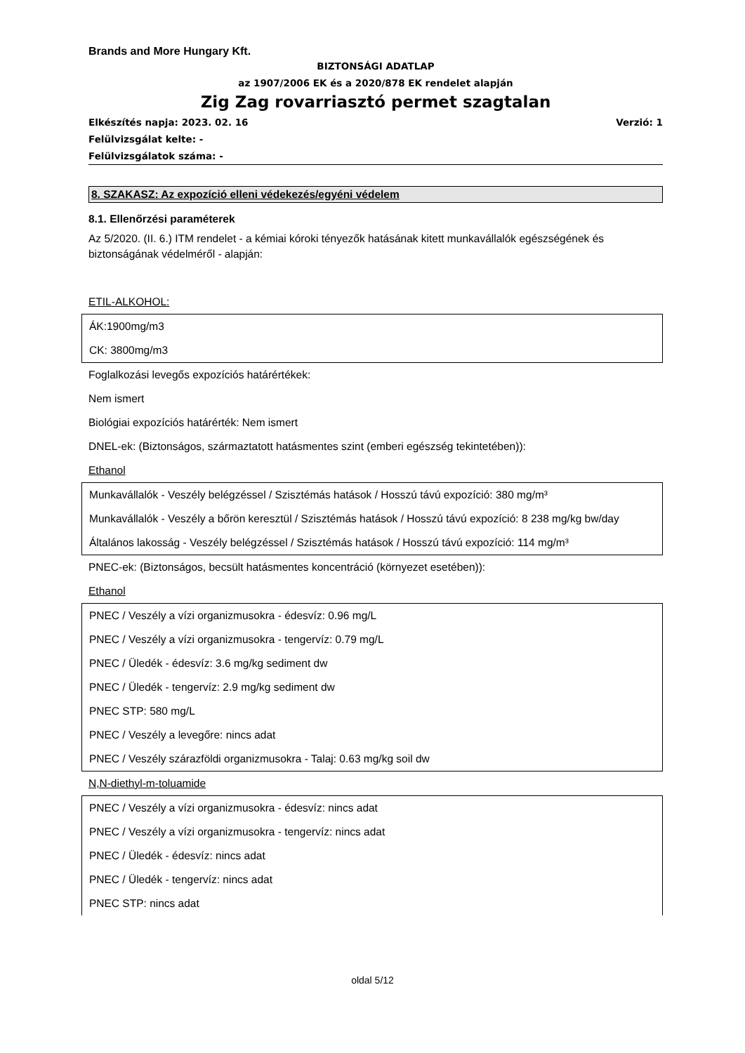Brands and More Hungary Kft.
BIZTONSÁGI ADATLAP
az 1907/2006 EK és a 2020/878 EK rendelet alapján
Zig Zag rovarriasztó permet szagtalan
Elkészítés napja: 2023. 02. 16 Verzió: 1
Felülvizsgálat kelte: -
Felülvizsgálatok száma: -
8. SZAKASZ: Az expozíció elleni védekezés/egyéni védelem
8.1. Ellenőrzési paraméterek
Az 5/2020. (II. 6.) ITM rendelet - a kémiai kóroki tényezők hatásának kitett munkavállalók egészségének és biztonságának védelméről - alapján:
ETIL-ALKOHOL:
ÁK:1900mg/m3
CK: 3800mg/m3
Foglalkozási levegős expozíciós határértékek:
Nem ismert
Biológiai expozíciós határérték: Nem ismert
DNEL-ek: (Biztonságos, származtatott hatásmentes szint (emberi egészség tekintetében)):
Ethanol
Munkavállalók - Veszély belégzéssel / Szisztémás hatások / Hosszú távú expozíció: 380 mg/m³
Munkavállalók - Veszély a bőrön keresztül / Szisztémás hatások / Hosszú távú expozíció: 8 238 mg/kg bw/day
Általános lakosság - Veszély belégzéssel / Szisztémás hatások / Hosszú távú expozíció: 114 mg/m³
PNEC-ek: (Biztonságos, becsült hatásmentes koncentráció (környezet esetében)):
Ethanol
PNEC / Veszély a vízi organizmusokra - édesvíz: 0.96 mg/L
PNEC / Veszély a vízi organizmusokra - tengervíz: 0.79 mg/L
PNEC / Üledék - édesvíz: 3.6 mg/kg sediment dw
PNEC / Üledék - tengervíz: 2.9 mg/kg sediment dw
PNEC STP: 580 mg/L
PNEC / Veszély a levegőre: nincs adat
PNEC / Veszély szárazföldi organizmusokra - Talaj: 0.63 mg/kg soil dw
N,N-diethyl-m-toluamide
PNEC / Veszély a vízi organizmusokra - édesvíz: nincs adat
PNEC / Veszély a vízi organizmusokra - tengervíz: nincs adat
PNEC / Üledék - édesvíz: nincs adat
PNEC / Üledék - tengervíz: nincs adat
PNEC STP: nincs adat
oldal 5/12